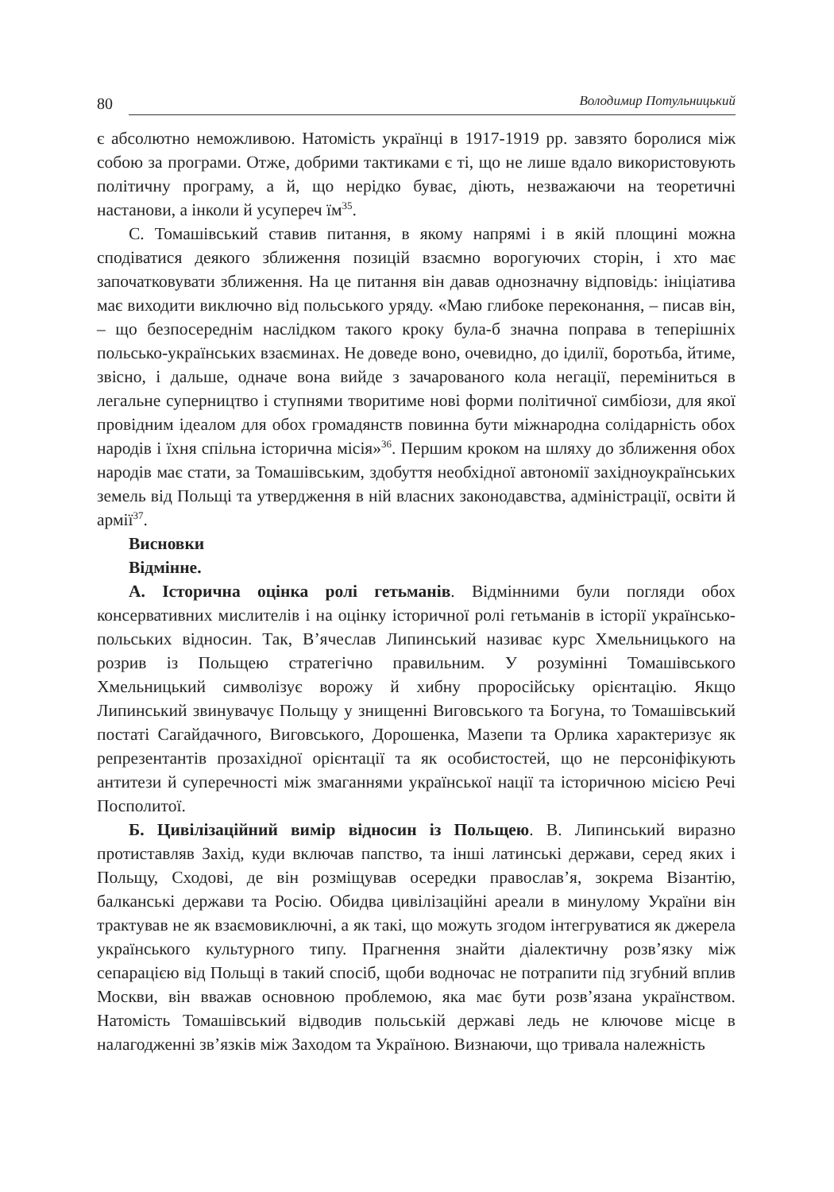80 Володимир Потульницький
є абсолютно неможливою. Натомість українці в 1917-1919 рр. завзято боролися між собою за програми. Отже, добрими тактиками є ті, що не лише вдало використовують політичну програму, а й, що нерідко буває, діють, незважаючи на теоретичні настанови, а інколи й усупереч їм<sup>35</sup>.
С. Томашівський ставив питання, в якому напрямі і в якій площині можна сподіватися деякого зближення позицій взаємно ворогуючих сторін, і хто має започатковувати зближення. На це питання він давав однозначну відповідь: ініціатива має виходити виключно від польського уряду. «Маю глибоке переконання, – писав він, – що безпосереднім наслідком такого кроку була-б значна поправа в теперішніх польсько-українських взаєминах. Не доведе воно, очевидно, до ідилії, боротьба, йтиме, звісно, і дальше, одначе вона вийде з зачарованого кола негації, переміниться в легальне суперництво і ступнями творитиме нові форми політичної симбіози, для якої провідним ідеалом для обох громадянств повинна бути міжнародна солідарність обох народів і їхня спільна історична місія»<sup>36</sup>. Першим кроком на шляху до зближення обох народів має стати, за Томашівським, здобуття необхідної автономії західноукраїнських земель від Польщі та утвердження в ній власних законодавства, адміністрації, освіти й армії<sup>37</sup>.
Висновки
Відмінне.
А. Історична оцінка ролі гетьманів. Відмінними були погляди обох консервативних мислителів і на оцінку історичної ролі гетьманів в історії українсько-польських відносин. Так, В’ячеслав Липинський називає курс Хмельницького на розрив із Польщею стратегічно правильним. У розумінні Томашівського Хмельницький символізує ворожу й хибну проросійську орієнтацію. Якщо Липинський звинувачує Польщу у знищенні Виговського та Богуна, то Томашівський постаті Сагайдачного, Виговського, Дорошенка, Мазепи та Орлика характеризує як репрезентантів прозахідної орієнтації та як особистостей, що не персоніфікують антитези й суперечності між змаганнями української нації та історичною місією Речі Посполитої.
Б. Цивілізаційний вимір відносин із Польщею. В. Липинський виразно протиставляв Захід, куди включав папство, та інші латинські держави, серед яких і Польщу, Сходові, де він розміщував осередки православ’я, зокрема Візантію, балканські держави та Росію. Обидва цивілізаційні ареали в минулому України він трактував не як взаємовиключні, а як такі, що можуть згодом інтегруватися як джерела українського культурного типу. Прагнення знайти діалектичну розв’язку між сепарацією від Польщі в такий спосіб, щоби водночас не потрапити під згубний вплив Москви, він вважав основною проблемою, яка має бути розв’язана українством. Натомість Томашівський відводив польській державі ледь не ключове місце в налагодженні зв’язків між Заходом та Україною. Визнаючи, що тривала належність